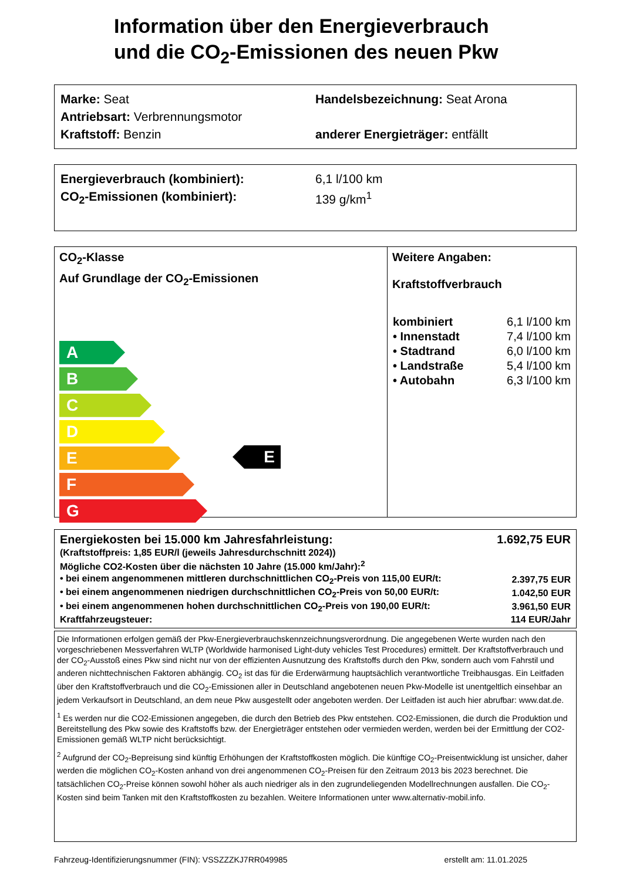Information über den Energieverbrauch
und die CO<sub>2</sub>-Emissionen des neuen Pkw
Marke: Seat Handelsbezeichnung: Seat Arona
Antriebsart: Verbrennungsmotor
Kraftstoff: Benzin anderer Energieträger: entfällt
Energieverbrauch (kombiniert): 6,1 l/100 km
CO<sub>2</sub>-Emissionen (kombiniert): 139 g/km<sup>1</sup>
CO<sub>2</sub>-Klasse
Auf Grundlage der CO<sub>2</sub>-Emissionen
A
B
C
D
E
F
G
E
Weitere Angaben:
Kraftstoffverbrauch
| kombiniert | 6,1 l/100 km |
| • Innenstadt | 7,4 l/100 km |
| • Stadtrand | 6,0 l/100 km |
| • Landstraße | 5,4 l/100 km |
| • Autobahn | 6,3 l/100 km |
| Energiekosten bei 15.000 km Jahresfahrleistung: | 1.692,75 EUR |
| (Kraftstoffpreis: 1,85 EUR/l (jeweils Jahresdurchschnitt 2024)) | |
| Mögliche CO2-Kosten über die nächsten 10 Jahre (15.000 km/Jahr):<sup>2</sup> | |
| • bei einem angenommenen mittleren durchschnittlichen CO<sub>2</sub>-Preis von 115,00 EUR/t: | 2.397,75 EUR |
| • bei einem angenommenen niedrigen durchschnittlichen CO<sub>2</sub>-Preis von 50,00 EUR/t: | 1.042,50 EUR |
| • bei einem angenommenen hohen durchschnittlichen CO<sub>2</sub>-Preis von 190,00 EUR/t: | 3.961,50 EUR |
| Kraftfahrzeugsteuer: | 114 EUR/Jahr |
Die Informationen erfolgen gemäß der Pkw-Energieverbrauchskennzeichnungsverordnung. Die angegebenen Werte wurden nach den vorgeschriebenen Messverfahren WLTP (Worldwide harmonised Light-duty vehicles Test Procedures) ermittelt. Der Kraftstoffverbrauch und der CO<sub>2</sub>-Ausstoß eines Pkw sind nicht nur von der effizienten Ausnutzung des Kraftstoffs durch den Pkw, sondern auch vom Fahrstil und anderen nichttechnischen Faktoren abhängig. CO<sub>2</sub> ist das für die Erderwärmung hauptsächlich verantwortliche Treibhausgas. Ein Leitfaden über den Kraftstoffverbrauch und die CO<sub>2</sub>-Emissionen aller in Deutschland angebotenen neuen Pkw-Modelle ist unentgeltlich einsehbar an jedem Verkaufsort in Deutschland, an dem neue Pkw ausgestellt oder angeboten werden. Der Leitfaden ist auch hier abrufbar: www.dat.de.
<sup>1</sup> Es werden nur die CO2-Emissionen angegeben, die durch den Betrieb des Pkw entstehen. CO2-Emissionen, die durch die Produktion und Bereitstellung des Pkw sowie des Kraftstoffs bzw. der Energieträger entstehen oder vermieden werden, werden bei der Ermittlung der CO2-Emissionen gemäß WLTP nicht berücksichtigt.
<sup>2</sup> Aufgrund der CO<sub>2</sub>-Bepreisung sind künftig Erhöhungen der Kraftstoffkosten möglich. Die künftige CO<sub>2</sub>-Preisentwicklung ist unsicher, daher werden die möglichen CO<sub>2</sub>-Kosten anhand von drei angenommenen CO<sub>2</sub>-Preisen für den Zeitraum 2013 bis 2023 berechnet. Die tatsächlichen CO<sub>2</sub>-Preise können sowohl höher als auch niedriger als in den zugrundeliegenden Modellrechnungen ausfallen. Die CO<sub>2</sub>-Kosten sind beim Tanken mit den Kraftstoffkosten zu bezahlen. Weitere Informationen unter www.alternativ-mobil.info.
Fahrzeug-Identifizierungsnummer (FIN): VSSZZZKJ7RR049985 erstellt am: 11.01.2025